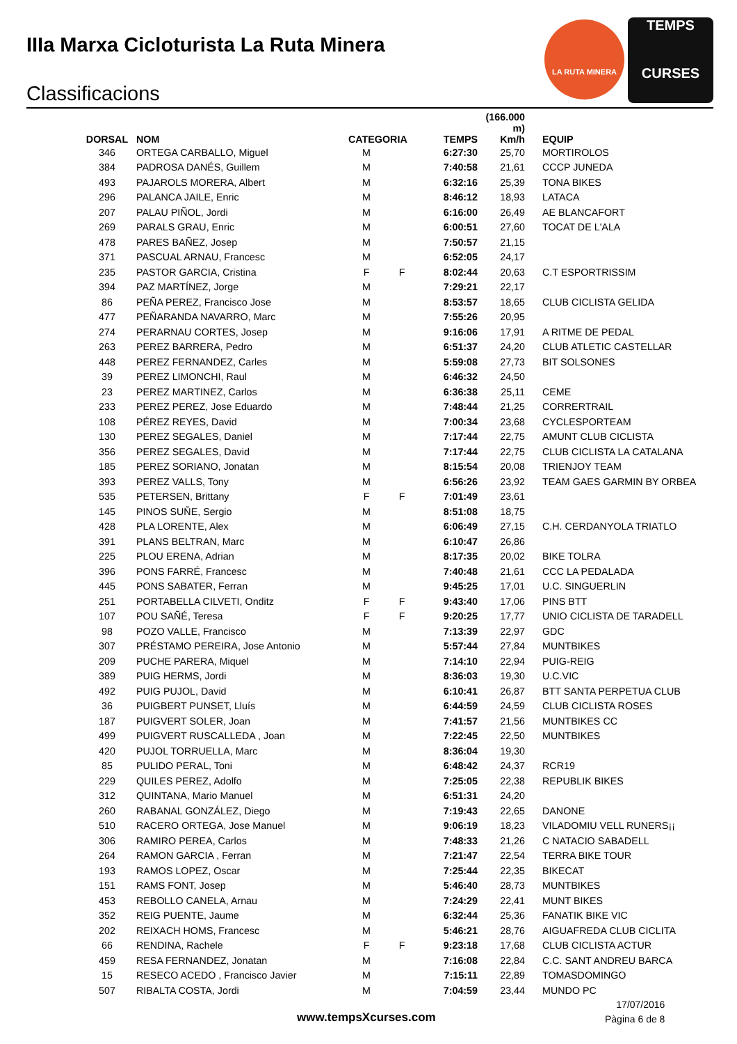IIIa Marxa Cicloturista La Ruta Minera
Classificacions
LA RUTA MINERA
TEMPS
CURSES
| DORSAL | NOM | CATEGORIA | | TEMPS | (166.000 m) Km/h | EQUIP |
| --- | --- | --- | --- | --- | --- | --- |
| 346 | ORTEGA CARBALLO, Miguel | M | | 6:27:30 | 25,70 | MORTIROLOS |
| 384 | PADROSA DANÉS, Guillem | M | | 7:40:58 | 21,61 | CCCP JUNEDA |
| 493 | PAJAROLS MORERA, Albert | M | | 6:32:16 | 25,39 | TONA BIKES |
| 296 | PALANCA JAILE, Enric | M | | 8:46:12 | 18,93 | LATACA |
| 207 | PALAU PIÑOL, Jordi | M | | 6:16:00 | 26,49 | AE BLANCAFORT |
| 269 | PARALS GRAU, Enric | M | | 6:00:51 | 27,60 | TOCAT DE L'ALA |
| 478 | PARES BAÑEZ, Josep | M | | 7:50:57 | 21,15 | |
| 371 | PASCUAL ARNAU, Francesc | M | | 6:52:05 | 24,17 | |
| 235 | PASTOR GARCIA, Cristina | F | F | 8:02:44 | 20,63 | C.T ESPORTRISSIM |
| 394 | PAZ MARTÍNEZ, Jorge | M | | 7:29:21 | 22,17 | |
| 86 | PEÑA PEREZ, Francisco Jose | M | | 8:53:57 | 18,65 | CLUB CICLISTA GELIDA |
| 477 | PEÑARANDA NAVARRO, Marc | M | | 7:55:26 | 20,95 | |
| 274 | PERARNAU CORTES, Josep | M | | 9:16:06 | 17,91 | A RITME DE PEDAL |
| 263 | PEREZ BARRERA, Pedro | M | | 6:51:37 | 24,20 | CLUB ATLETIC CASTELLAR |
| 448 | PEREZ FERNANDEZ, Carles | M | | 5:59:08 | 27,73 | BIT SOLSONES |
| 39 | PEREZ LIMONCHI, Raul | M | | 6:46:32 | 24,50 | |
| 23 | PEREZ MARTINEZ, Carlos | M | | 6:36:38 | 25,11 | CEME |
| 233 | PEREZ PEREZ, Jose Eduardo | M | | 7:48:44 | 21,25 | CORRERTRAIL |
| 108 | PÉREZ REYES, David | M | | 7:00:34 | 23,68 | CYCLESPORTEAM |
| 130 | PEREZ SEGALES, Daniel | M | | 7:17:44 | 22,75 | AMUNT CLUB CICLISTA |
| 356 | PEREZ SEGALES, David | M | | 7:17:44 | 22,75 | CLUB CICLISTA LA CATALANA |
| 185 | PEREZ SORIANO, Jonatan | M | | 8:15:54 | 20,08 | TRIENJOY TEAM |
| 393 | PEREZ VALLS, Tony | M | | 6:56:26 | 23,92 | TEAM GAES GARMIN BY ORBEA |
| 535 | PETERSEN, Brittany | F | F | 7:01:49 | 23,61 | |
| 145 | PINOS SUÑE, Sergio | M | | 8:51:08 | 18,75 | |
| 428 | PLA LORENTE, Alex | M | | 6:06:49 | 27,15 | C.H. CERDANYOLA TRIATLO |
| 391 | PLANS BELTRAN, Marc | M | | 6:10:47 | 26,86 | |
| 225 | PLOU ERENA, Adrian | M | | 8:17:35 | 20,02 | BIKE TOLRA |
| 396 | PONS FARRÉ, Francesc | M | | 7:40:48 | 21,61 | CCC LA PEDALADA |
| 445 | PONS SABATER, Ferran | M | | 9:45:25 | 17,01 | U.C. SINGUERLIN |
| 251 | PORTABELLA CILVETI, Onditz | F | F | 9:43:40 | 17,06 | PINS BTT |
| 107 | POU SAÑÉ, Teresa | F | F | 9:20:25 | 17,77 | UNIO CICLISTA DE TARADELL |
| 98 | POZO VALLE, Francisco | M | | 7:13:39 | 22,97 | GDC |
| 307 | PRÉSTAMO PEREIRA, Jose Antonio | M | | 5:57:44 | 27,84 | MUNTBIKES |
| 209 | PUCHE PARERA, Miquel | M | | 7:14:10 | 22,94 | PUIG-REIG |
| 389 | PUIG HERMS, Jordi | M | | 8:36:03 | 19,30 | U.C.VIC |
| 492 | PUIG PUJOL, David | M | | 6:10:41 | 26,87 | BTT SANTA PERPETUA CLUB |
| 36 | PUIGBERT PUNSET, Lluís | M | | 6:44:59 | 24,59 | CLUB CICLISTA ROSES |
| 187 | PUIGVERT SOLER, Joan | M | | 7:41:57 | 21,56 | MUNTBIKES CC |
| 499 | PUIGVERT RUSCALLEDA , Joan | M | | 7:22:45 | 22,50 | MUNTBIKES |
| 420 | PUJOL TORRUELLA, Marc | M | | 8:36:04 | 19,30 | |
| 85 | PULIDO PERAL, Toni | M | | 6:48:42 | 24,37 | RCR19 |
| 229 | QUILES PEREZ, Adolfo | M | | 7:25:05 | 22,38 | REPUBLIK BIKES |
| 312 | QUINTANA, Mario Manuel | M | | 6:51:31 | 24,20 | |
| 260 | RABANAL GONZÁLEZ, Diego | M | | 7:19:43 | 22,65 | DANONE |
| 510 | RACERO ORTEGA, Jose Manuel | M | | 9:06:19 | 18,23 | VILADOMIU VELL RUNERS¡¡ |
| 306 | RAMIRO PEREA, Carlos | M | | 7:48:33 | 21,26 | C NATACIO SABADELL |
| 264 | RAMON GARCIA , Ferran | M | | 7:21:47 | 22,54 | TERRA BIKE TOUR |
| 193 | RAMOS LOPEZ, Oscar | M | | 7:25:44 | 22,35 | BIKECAT |
| 151 | RAMS FONT, Josep | M | | 5:46:40 | 28,73 | MUNTBIKES |
| 453 | REBOLLO CANELA, Arnau | M | | 7:24:29 | 22,41 | MUNT BIKES |
| 352 | REIG PUENTE, Jaume | M | | 6:32:44 | 25,36 | FANATIK BIKE VIC |
| 202 | REIXACH HOMS, Francesc | M | | 5:46:21 | 28,76 | AIGUAFREDA CLUB CICLITA |
| 66 | RENDINA, Rachele | F | F | 9:23:18 | 17,68 | CLUB CICLISTA ACTUR |
| 459 | RESA FERNANDEZ, Jonatan | M | | 7:16:08 | 22,84 | C.C. SANT ANDREU BARCA |
| 15 | RESECO ACEDO , Francisco Javier | M | | 7:15:11 | 22,89 | TOMASDOMINGO |
| 507 | RIBALTA COSTA, Jordi | M | | 7:04:59 | 23,44 | MUNDO PC |
www.tempsXcurses.com
17/07/2016
Pàgina 6 de 8